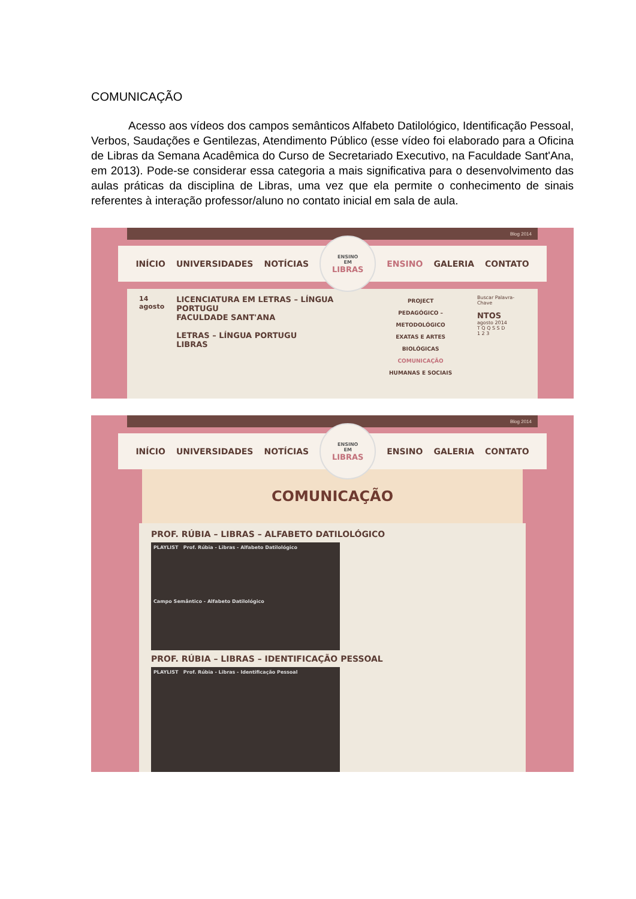COMUNICAÇÃO
Acesso aos vídeos dos campos semânticos Alfabeto Datilológico, Identificação Pessoal, Verbos, Saudações e Gentilezas, Atendimento Público (esse vídeo foi elaborado para a Oficina de Libras da Semana Acadêmica do Curso de Secretariado Executivo, na Faculdade Sant'Ana, em 2013). Pode-se considerar essa categoria a mais significativa para o desenvolvimento das aulas práticas da disciplina de Libras, uma vez que ela permite o conhecimento de sinais referentes à interação professor/aluno no contato inicial em sala de aula.
Blog 2014
INÍCIO UNIVERSIDADES NOTÍCIAS
ENSINO
EM
LIBRAS
ENSINO GALERIA CONTATO
14
agosto
LICENCIATURA EM LETRAS – LÍNGUA PORTUGU
FACULDADE SANT'ANA
LETRAS – LÍNGUA PORTUGU
LIBRAS
PROJECT
PEDAGÓGICO – METODOLÓGICO
EXATAS E ARTES
BIOLÓGICAS
COMUNICAÇÃO
HUMANAS E SOCIAIS
Buscar Palavra-Chave
NTOS
agosto 2014
T Q Q S S D
1 2 3
Blog 2014
INÍCIO UNIVERSIDADES NOTÍCIAS
ENSINO
EM
LIBRAS
ENSINO GALERIA CONTATO
COMUNICAÇÃO
PROF. RÚBIA – LIBRAS – ALFABETO DATILOLÓGICO
PLAYLIST Prof. Rúbia - Libras - Alfabeto Datilológico
Campo Semântico - Alfabeto Datilológico
PROF. RÚBIA – LIBRAS – IDENTIFICAÇÃO PESSOAL
PLAYLIST Prof. Rúbia - Libras - Identificação Pessoal